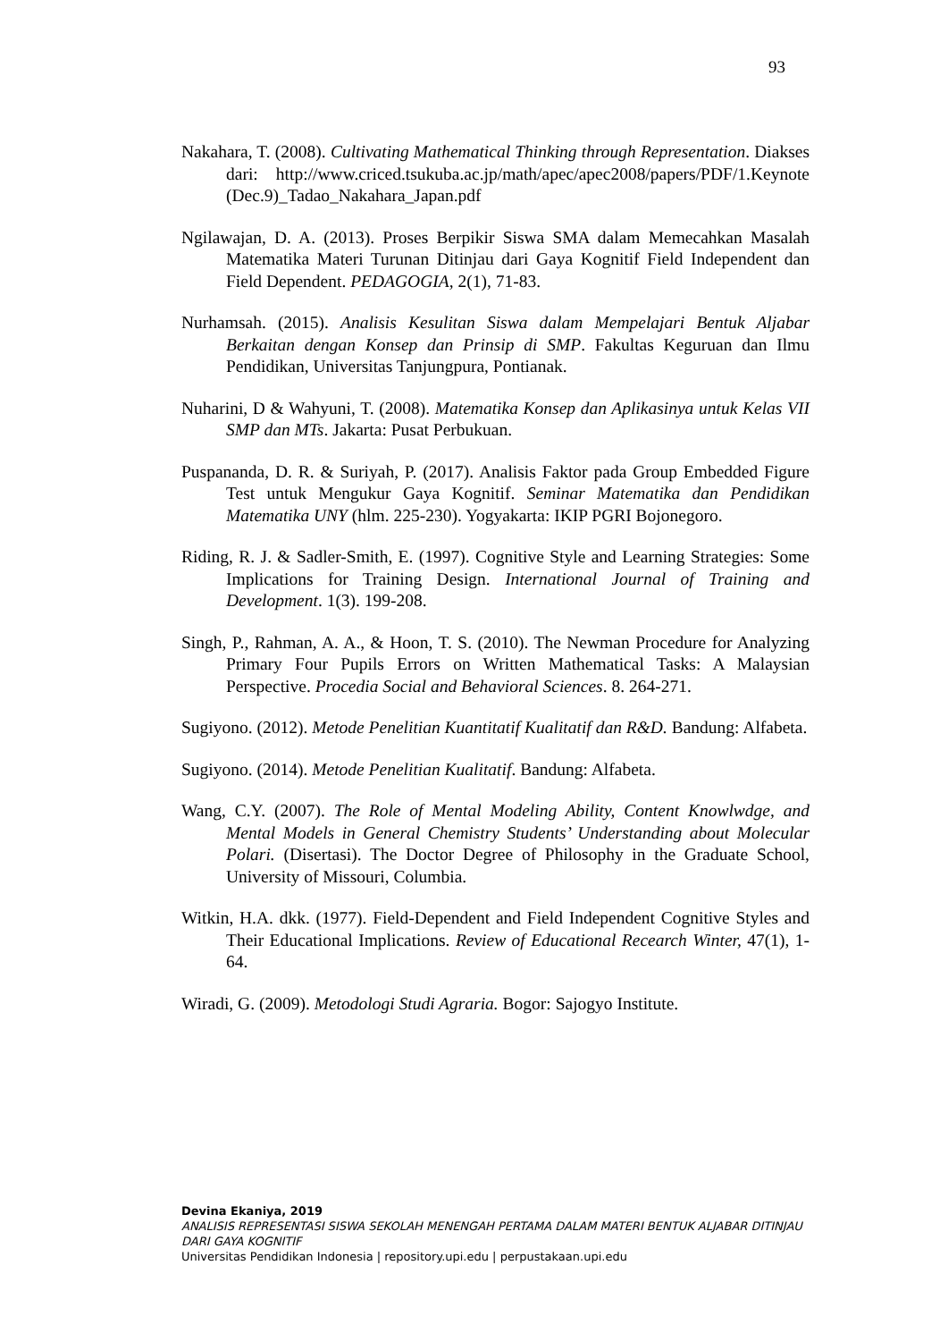93
Nakahara, T. (2008). Cultivating Mathematical Thinking through Representation. Diakses dari: http://www.criced.tsukuba.ac.jp/math/apec/apec2008/papers/PDF/1.Keynote (Dec.9)_Tadao_Nakahara_Japan.pdf
Ngilawajan, D. A. (2013). Proses Berpikir Siswa SMA dalam Memecahkan Masalah Matematika Materi Turunan Ditinjau dari Gaya Kognitif Field Independent dan Field Dependent. PEDAGOGIA, 2(1), 71-83.
Nurhamsah. (2015). Analisis Kesulitan Siswa dalam Mempelajari Bentuk Aljabar Berkaitan dengan Konsep dan Prinsip di SMP. Fakultas Keguruan dan Ilmu Pendidikan, Universitas Tanjungpura, Pontianak.
Nuharini, D & Wahyuni, T. (2008). Matematika Konsep dan Aplikasinya untuk Kelas VII SMP dan MTs. Jakarta: Pusat Perbukuan.
Puspananda, D. R. & Suriyah, P. (2017). Analisis Faktor pada Group Embedded Figure Test untuk Mengukur Gaya Kognitif. Seminar Matematika dan Pendidikan Matematika UNY (hlm. 225-230). Yogyakarta: IKIP PGRI Bojonegoro.
Riding, R. J. & Sadler-Smith, E. (1997). Cognitive Style and Learning Strategies: Some Implications for Training Design. International Journal of Training and Development. 1(3). 199-208.
Singh, P., Rahman, A. A., & Hoon, T. S. (2010). The Newman Procedure for Analyzing Primary Four Pupils Errors on Written Mathematical Tasks: A Malaysian Perspective. Procedia Social and Behavioral Sciences. 8. 264-271.
Sugiyono. (2012). Metode Penelitian Kuantitatif Kualitatif dan R&D. Bandung: Alfabeta.
Sugiyono. (2014). Metode Penelitian Kualitatif. Bandung: Alfabeta.
Wang, C.Y. (2007). The Role of Mental Modeling Ability, Content Knowlwdge, and Mental Models in General Chemistry Students’ Understanding about Molecular Polari. (Disertasi). The Doctor Degree of Philosophy in the Graduate School, University of Missouri, Columbia.
Witkin, H.A. dkk. (1977). Field-Dependent and Field Independent Cognitive Styles and Their Educational Implications. Review of Educational Recearch Winter, 47(1), 1-64.
Wiradi, G. (2009). Metodologi Studi Agraria. Bogor: Sajogyo Institute.
Devina Ekaniya, 2019
ANALISIS REPRESENTASI SISWA SEKOLAH MENENGAH PERTAMA DALAM MATERI BENTUK ALJABAR DITINJAU DARI GAYA KOGNITIF
Universitas Pendidikan Indonesia | repository.upi.edu | perpustakaan.upi.edu